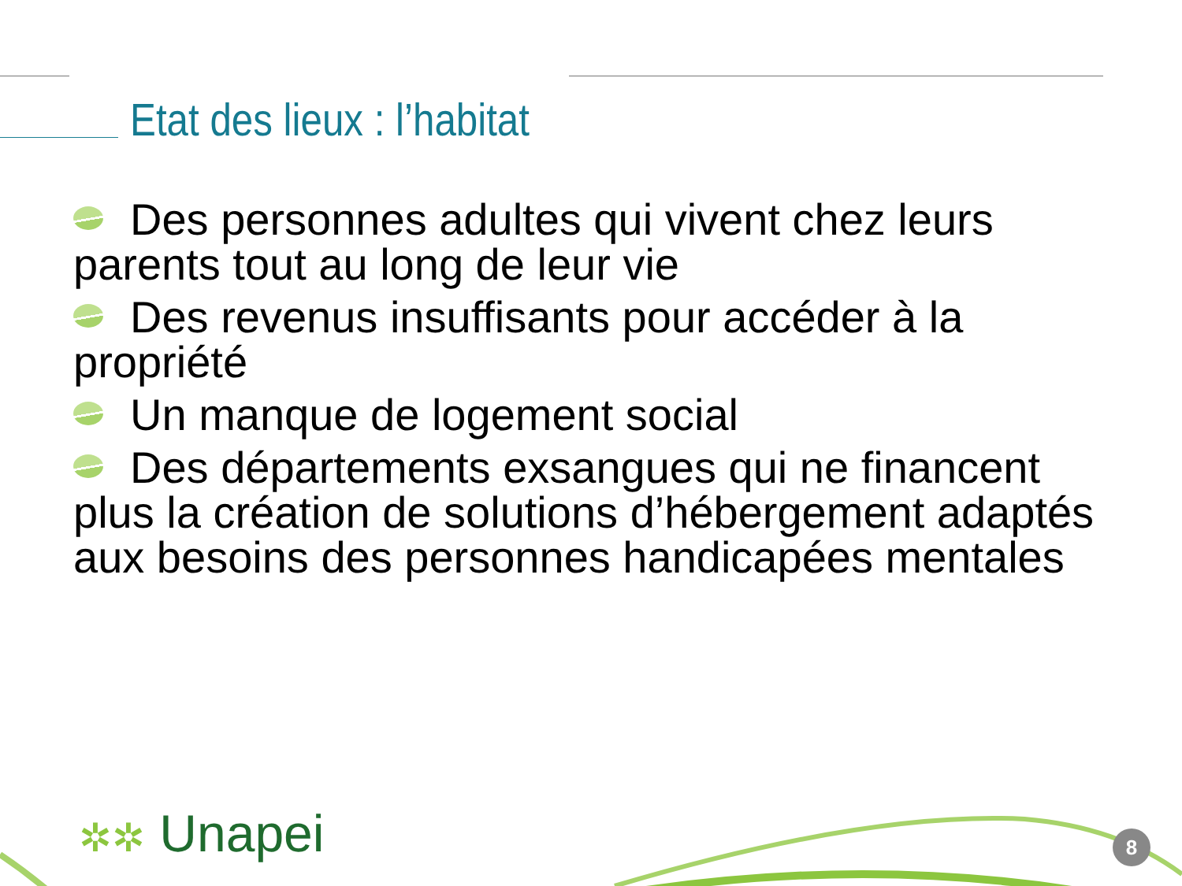Etat des lieux : l’habitat
Des personnes adultes qui vivent chez leurs parents tout au long de leur vie
Des revenus insuffisants pour accéder à la propriété
Un manque de logement social
Des départements exsangues qui ne financent plus la création de solutions d’hébergement adaptés aux besoins des personnes handicapées mentales
✲✲ Unapei 8